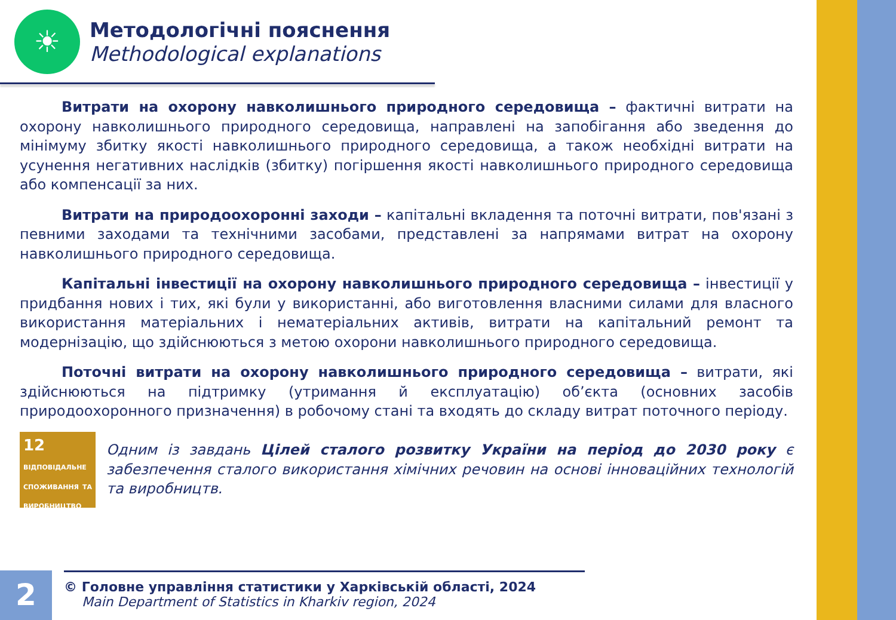☀
Методологічні пояснення
Methodological explanations
Витрати на охорону навколишнього природного середовища – фактичні витрати на охорону навколишнього природного середовища, направлені на запобігання або зведення до мінімуму збитку якості навколишнього природного середовища, а також необхідні витрати на усунення негативних наслідків (збитку) погіршення якості навколишнього природного середовища або компенсації за них.
Витрати на природоохоронні заходи – капітальні вкладення та поточні витрати, пов'язані з певними заходами та технічними засобами, представлені за напрямами витрат на охорону навколишнього природного середовища.
Капітальні інвестиції на охорону навколишнього природного середовища – інвестиції у придбання нових і тих, які були у використанні, або виготовлення власними силами для власного використання матеріальних і нематеріальних активів, витрати на капітальний ремонт та модернізацію, що здійснюються з метою охорони навколишнього природного середовища.
Поточні витрати на охорону навколишнього природного середовища – витрати, які здійснюються на підтримку (утримання й експлуатацію) об’єкта (основних засобів природоохоронного призначення) в робочому стані та входять до складу витрат поточного періоду.
12 ВІДПОВІДАЛЬНЕ СПОЖИВАННЯ ТА ВИРОБНИЦТВО
∞
Одним із завдань Цілей сталого розвитку України на період до 2030 року є забезпечення сталого використання хімічних речовин на основі інноваційних технологій та виробництв.
2
© Головне управління статистики у Харківській області, 2024
Main Department of Statistics in Kharkiv region, 2024